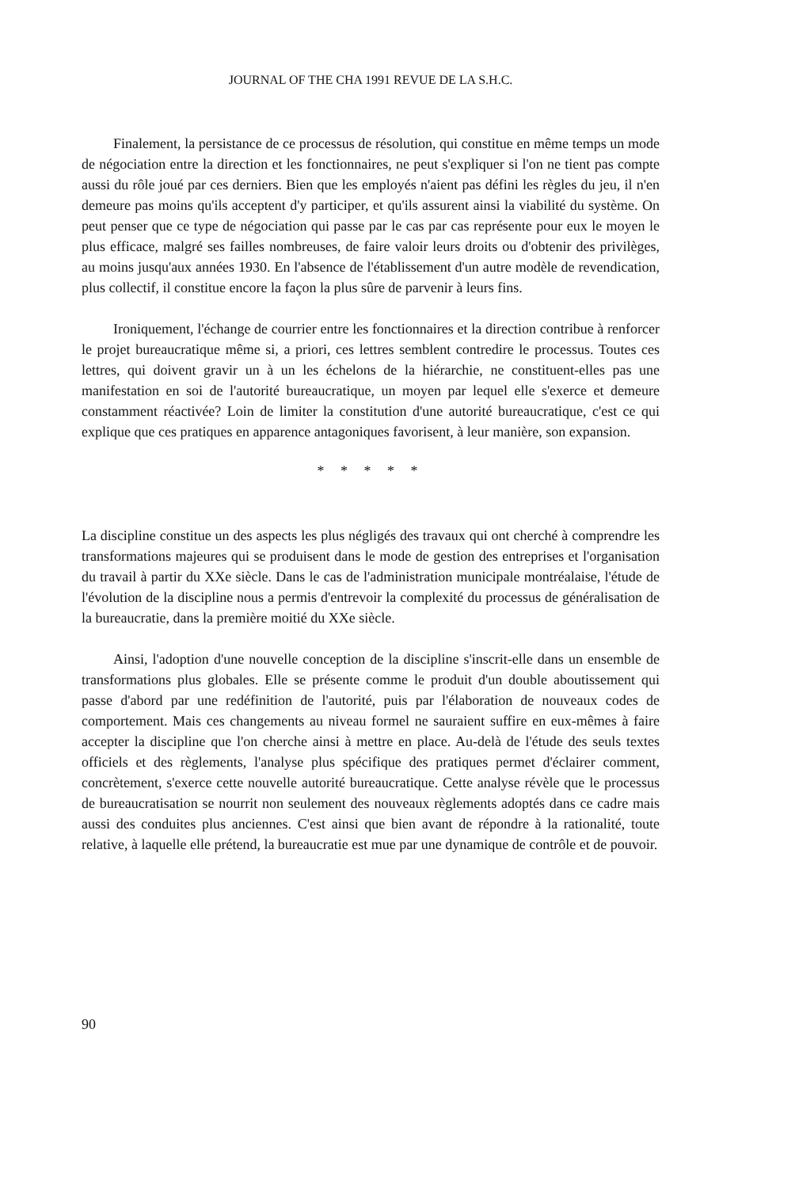JOURNAL OF THE CHA 1991 REVUE DE LA S.H.C.
Finalement, la persistance de ce processus de résolution, qui constitue en même temps un mode de négociation entre la direction et les fonctionnaires, ne peut s'expliquer si l'on ne tient pas compte aussi du rôle joué par ces derniers. Bien que les employés n'aient pas défini les règles du jeu, il n'en demeure pas moins qu'ils acceptent d'y participer, et qu'ils assurent ainsi la viabilité du système. On peut penser que ce type de négociation qui passe par le cas par cas représente pour eux le moyen le plus efficace, malgré ses failles nombreuses, de faire valoir leurs droits ou d'obtenir des privilèges, au moins jusqu'aux années 1930. En l'absence de l'établissement d'un autre modèle de revendication, plus collectif, il constitue encore la façon la plus sûre de parvenir à leurs fins.
Ironiquement, l'échange de courrier entre les fonctionnaires et la direction contribue à renforcer le projet bureaucratique même si, a priori, ces lettres semblent contredire le processus. Toutes ces lettres, qui doivent gravir un à un les échelons de la hiérarchie, ne constituent-elles pas une manifestation en soi de l'autorité bureaucratique, un moyen par lequel elle s'exerce et demeure constamment réactivée? Loin de limiter la constitution d'une autorité bureaucratique, c'est ce qui explique que ces pratiques en apparence antagoniques favorisent, à leur manière, son expansion.
* * * * *
La discipline constitue un des aspects les plus négligés des travaux qui ont cherché à comprendre les transformations majeures qui se produisent dans le mode de gestion des entreprises et l'organisation du travail à partir du XXe siècle. Dans le cas de l'administration municipale montréalaise, l'étude de l'évolution de la discipline nous a permis d'entrevoir la complexité du processus de généralisation de la bureaucratie, dans la première moitié du XXe siècle.
Ainsi, l'adoption d'une nouvelle conception de la discipline s'inscrit-elle dans un ensemble de transformations plus globales. Elle se présente comme le produit d'un double aboutissement qui passe d'abord par une redéfinition de l'autorité, puis par l'élaboration de nouveaux codes de comportement. Mais ces changements au niveau formel ne sauraient suffire en eux-mêmes à faire accepter la discipline que l'on cherche ainsi à mettre en place. Au-delà de l'étude des seuls textes officiels et des règlements, l'analyse plus spécifique des pratiques permet d'éclairer comment, concrètement, s'exerce cette nouvelle autorité bureaucratique. Cette analyse révèle que le processus de bureaucratisation se nourrit non seulement des nouveaux règlements adoptés dans ce cadre mais aussi des conduites plus anciennes. C'est ainsi que bien avant de répondre à la rationalité, toute relative, à laquelle elle prétend, la bureaucratie est mue par une dynamique de contrôle et de pouvoir.
90